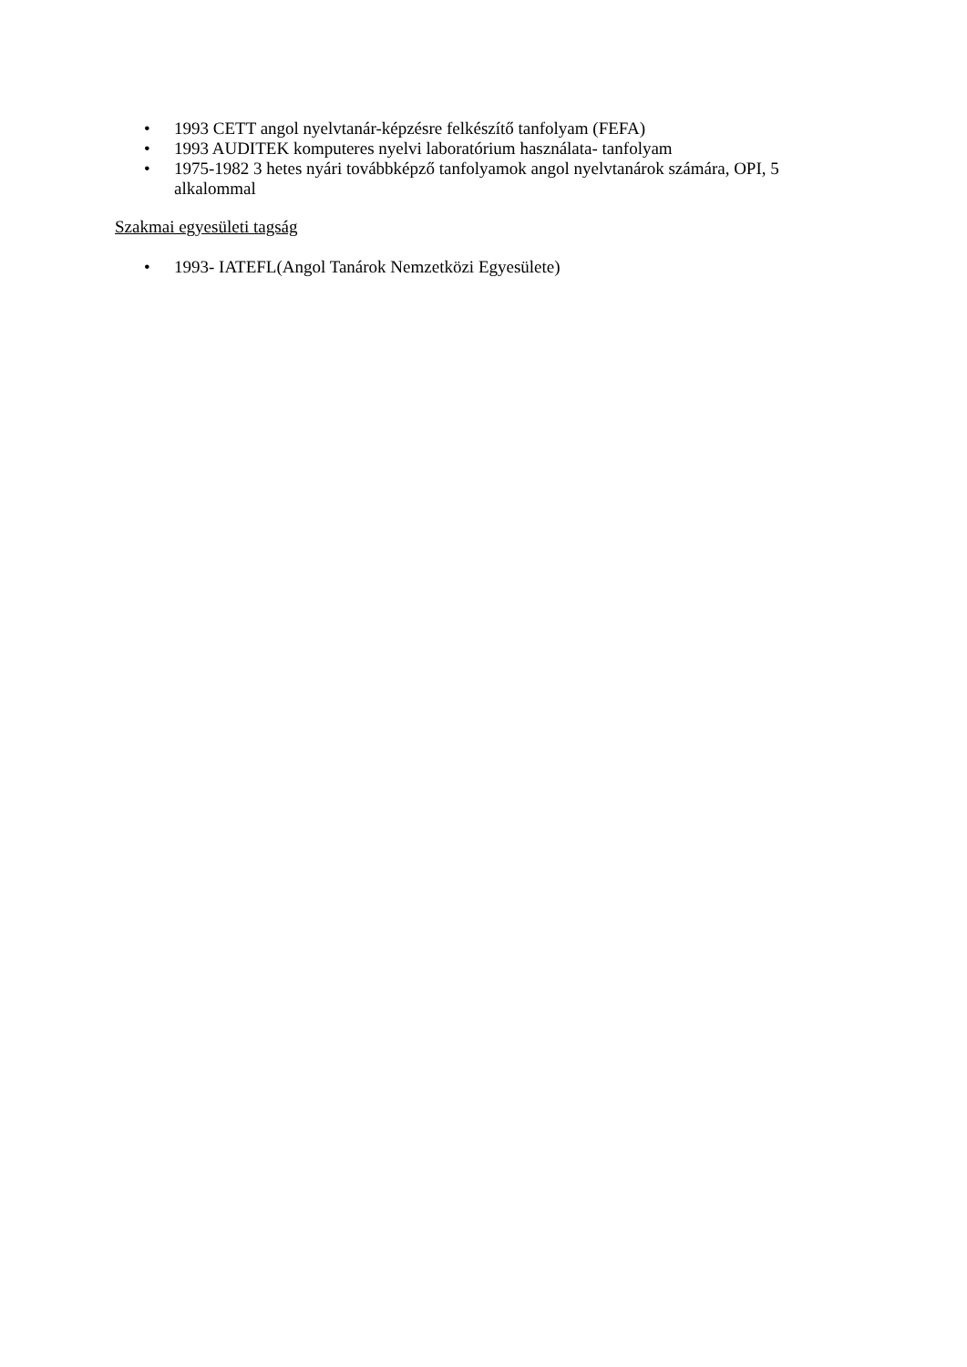• 1993 CETT angol nyelvtanár-képzésre felkészítő tanfolyam (FEFA)
• 1993 AUDITEK komputeres nyelvi laboratórium használata- tanfolyam
• 1975-1982 3 hetes nyári továbbképző tanfolyamok angol nyelvtanárok számára, OPI, 5 alkalommal
Szakmai egyesületi tagság
• 1993- IATEFL(Angol Tanárok Nemzetközi Egyesülete)